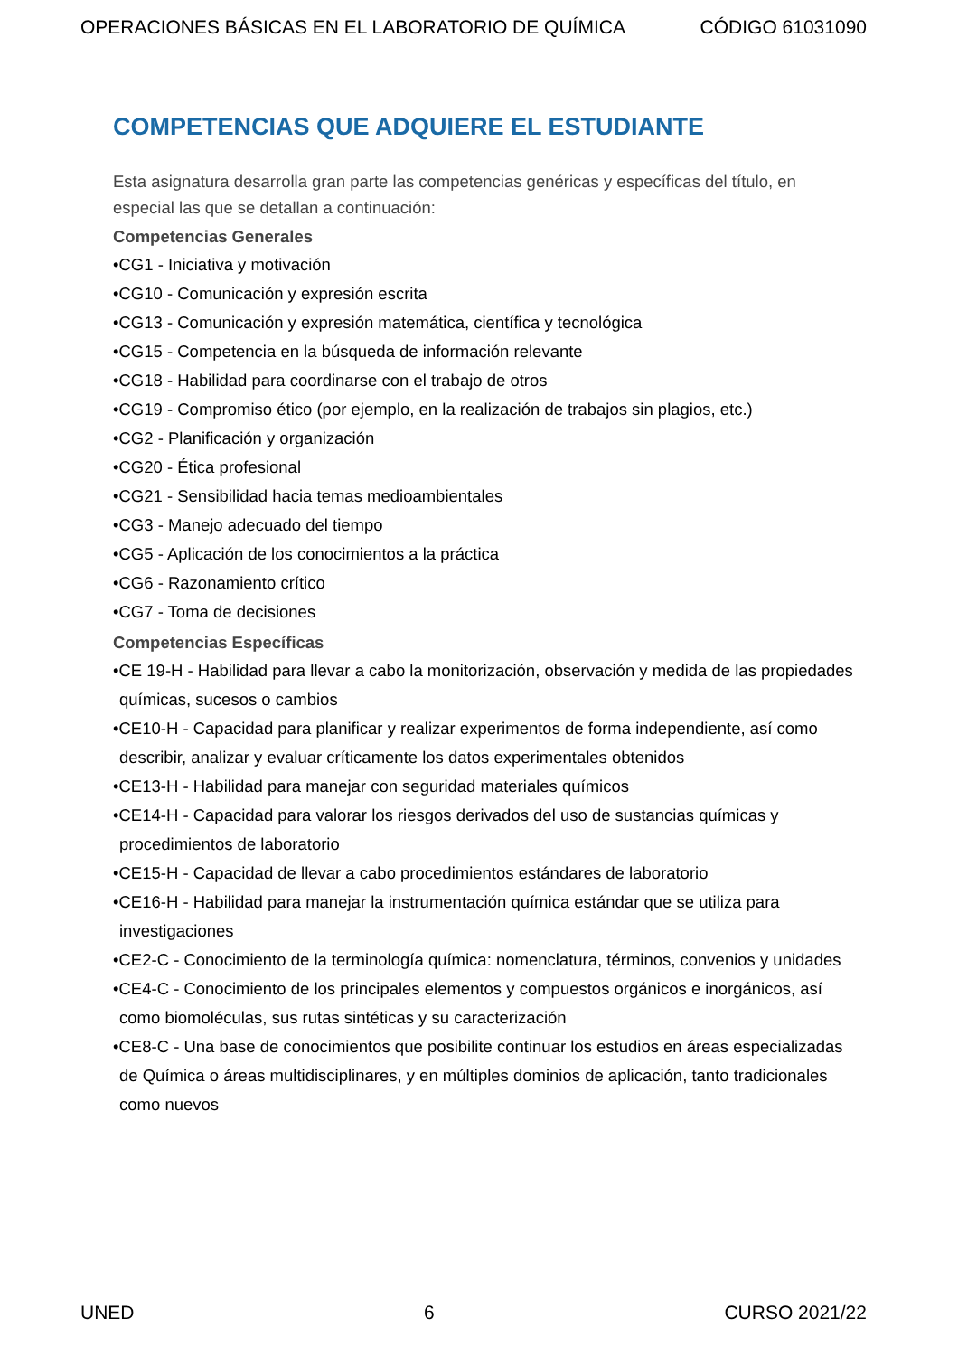OPERACIONES BÁSICAS EN EL LABORATORIO DE QUÍMICA CÓDIGO 61031090
COMPETENCIAS QUE ADQUIERE EL ESTUDIANTE
Esta asignatura desarrolla gran parte las competencias genéricas y específicas del título, en especial las que se detallan a continuación:
Competencias Generales
•CG1 - Iniciativa y motivación
•CG10 - Comunicación y expresión escrita
•CG13 - Comunicación y expresión matemática, científica y tecnológica
•CG15 - Competencia en la búsqueda de información relevante
•CG18 - Habilidad para coordinarse con el trabajo de otros
•CG19 - Compromiso ético (por ejemplo, en la realización de trabajos sin plagios, etc.)
•CG2 - Planificación y organización
•CG20 - Ética profesional
•CG21 - Sensibilidad hacia temas medioambientales
•CG3 - Manejo adecuado del tiempo
•CG5 - Aplicación de los conocimientos a la práctica
•CG6 - Razonamiento crítico
•CG7 - Toma de decisiones
Competencias Específicas
•CE 19-H - Habilidad para llevar a cabo la monitorización, observación y medida de las propiedades químicas, sucesos o cambios
•CE10-H - Capacidad para planificar y realizar experimentos de forma independiente, así como describir, analizar y evaluar críticamente los datos experimentales obtenidos
•CE13-H - Habilidad para manejar con seguridad materiales químicos
•CE14-H - Capacidad para valorar los riesgos derivados del uso de sustancias químicas y procedimientos de laboratorio
•CE15-H - Capacidad de llevar a cabo procedimientos estándares de laboratorio
•CE16-H - Habilidad para manejar la instrumentación química estándar que se utiliza para investigaciones
•CE2-C - Conocimiento de la terminología química: nomenclatura, términos, convenios y unidades
•CE4-C - Conocimiento de los principales elementos y compuestos orgánicos e inorgánicos, así como biomoléculas, sus rutas sintéticas y su caracterización
•CE8-C - Una base de conocimientos que posibilite continuar los estudios en áreas especializadas de Química o áreas multidisciplinares, y en múltiples dominios de aplicación, tanto tradicionales como nuevos
UNED 6 CURSO 2021/22